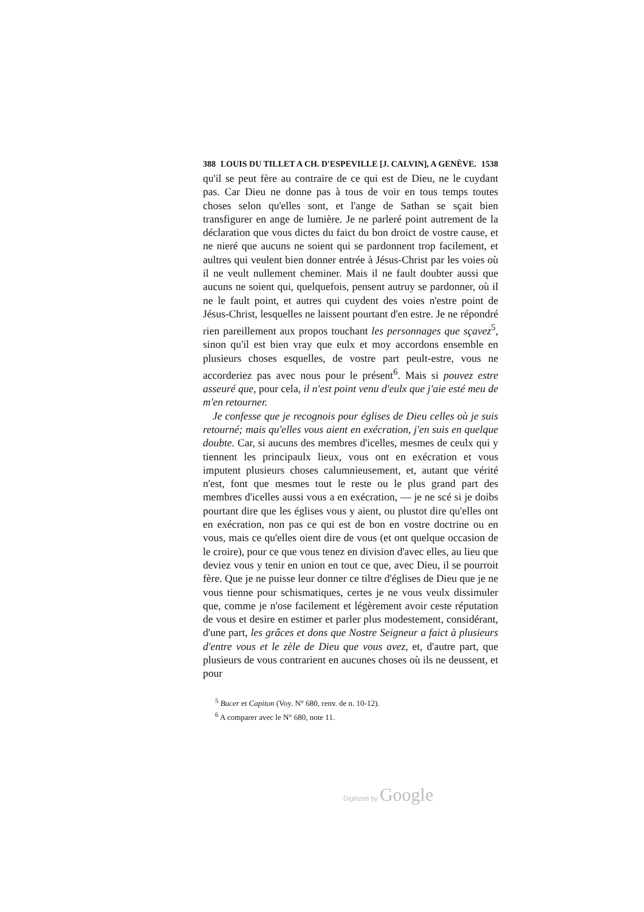388 LOUIS DU TILLET A CH. D'ESPEVILLE [J. CALVIN], A GENÈVE. 1538
qu'il se peut fère au contraire de ce qui est de Dieu, ne le cuydant pas. Car Dieu ne donne pas à tous de voir en tous temps toutes choses selon qu'elles sont, et l'ange de Sathan se sçait bien transfigurer en ange de lumière. Je ne parleré point autrement de la déclaration que vous dictes du faict du bon droict de vostre cause, et ne nieré que aucuns ne soient qui se pardonnent trop facilement, et aultres qui veulent bien donner entrée à Jésus-Christ par les voies où il ne veult nullement cheminer. Mais il ne fault doubter aussi que aucuns ne soient qui, quelquefois, pensent autruy se pardonner, où il ne le fault point, et autres qui cuydent des voies n'estre point de Jésus-Christ, lesquelles ne laissent pourtant d'en estre. Je ne répondré rien pareillement aux propos touchant les personnages que sçavez<sup>5</sup>, sinon qu'il est bien vray que eulx et moy accordons ensemble en plusieurs choses esquelles, de vostre part peult-estre, vous ne accorderiez pas avec nous pour le présent<sup>6</sup>. Mais si pouvez estre asseuré que, pour cela, il n'est point venu d'eulx que j'aie esté meu de m'en retourner.
Je confesse que je recognois pour églises de Dieu celles où je suis retourné; mais qu'elles vous aient en exécration, j'en suis en quelque doubte. Car, si aucuns des membres d'icelles, mesmes de ceulx qui y tiennent les principaulx lieux, vous ont en exécration et vous imputent plusieurs choses calumnieusement, et, autant que vérité n'est, font que mesmes tout le reste ou le plus grand part des membres d'icelles aussi vous a en exécration, — je ne scé si je doibs pourtant dire que les églises vous y aient, ou plustot dire qu'elles ont en exécration, non pas ce qui est de bon en vostre doctrine ou en vous, mais ce qu'elles oient dire de vous (et ont quelque occasion de le croire), pour ce que vous tenez en division d'avec elles, au lieu que deviez vous y tenir en union en tout ce que, avec Dieu, il se pourroit fère. Que je ne puisse leur donner ce tiltre d'églises de Dieu que je ne vous tienne pour schismatiques, certes je ne vous veulx dissimuler que, comme je n'ose facilement et légèrement avoir ceste réputation de vous et desire en estimer et parler plus modestement, considérant, d'une part, les grâces et dons que Nostre Seigneur a faict à plusieurs d'entre vous et le zèle de Dieu que vous avez, et, d'autre part, que plusieurs de vous contrarient en aucunes choses où ils ne deussent, et pour
<sup>5</sup> Bucer et Capiton (Voy. N° 680, renv. de n. 10-12).
<sup>6</sup> A comparer avec le N° 680, note 11.
Digitized by Google